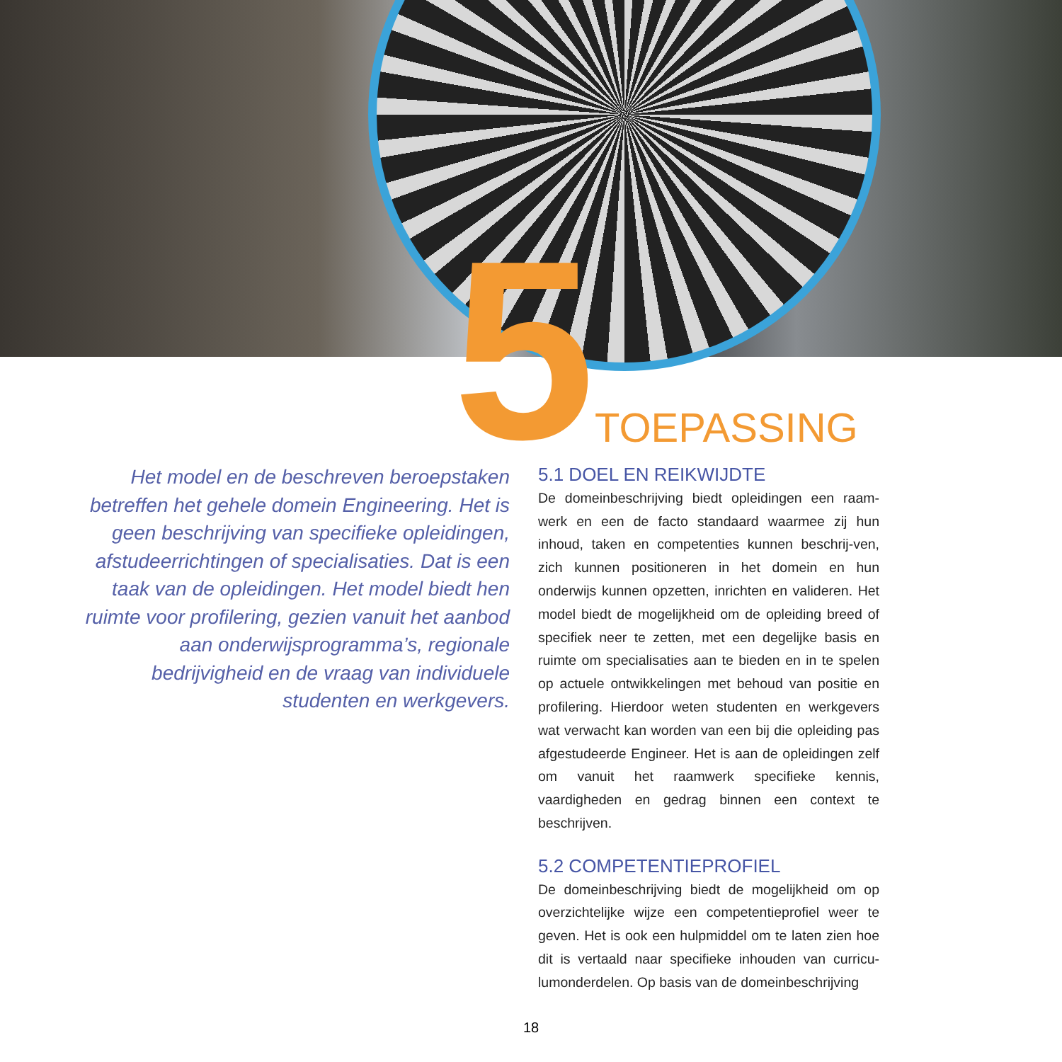5 TOEPASSING
Het model en de beschreven beroepstaken betreffen het gehele domein Engineering. Het is geen beschrijving van specifieke opleidingen, afstudeerrichtingen of specialisaties. Dat is een taak van de opleidingen. Het model biedt hen ruimte voor profilering, gezien vanuit het aanbod aan onderwijsprogramma’s, regionale bedrijvigheid en de vraag van individuele studenten en werkgevers.
5.1 DOEL EN REIKWIJDTE
De domeinbeschrijving biedt opleidingen een raam-werk en een de facto standaard waarmee zij hun inhoud, taken en competenties kunnen beschrij-ven, zich kunnen positioneren in het domein en hun onderwijs kunnen opzetten, inrichten en valideren. Het model biedt de mogelijkheid om de opleiding breed of specifiek neer te zetten, met een degelijke basis en ruimte om specialisaties aan te bieden en in te spelen op actuele ontwikkelingen met behoud van positie en profilering. Hierdoor weten studenten en werkgevers wat verwacht kan worden van een bij die opleiding pas afgestudeerde Engineer. Het is aan de opleidingen zelf om vanuit het raamwerk specifieke kennis, vaardigheden en gedrag binnen een context te beschrijven.
5.2 COMPETENTIEPROFIEL
De domeinbeschrijving biedt de mogelijkheid om op overzichtelijke wijze een competentieprofiel weer te geven. Het is ook een hulpmiddel om te laten zien hoe dit is vertaald naar specifieke inhouden van curricu-lumonderdelen. Op basis van de domeinbeschrijving
18